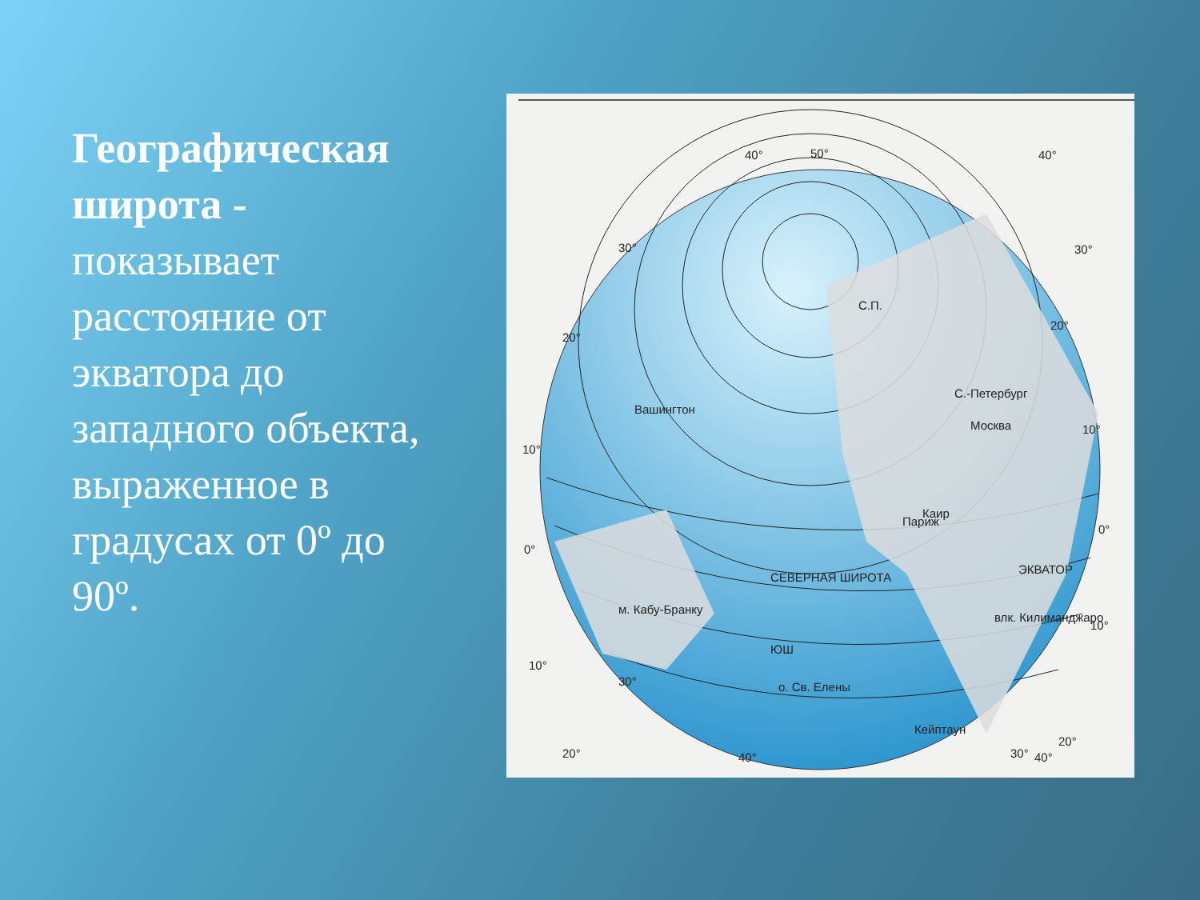Географическая широта - показывает расстояние от экватора до западного объекта, выраженное в градусах от 0º до 90º.
40°
50°
40°
С.П.
Каир
Париж
о. Св. Елены
Кейптаун
40°
40°
влк. Килиманджаро
ЭКВАТОР
м. Кабу-Бранку
Вашингтон
СЕВЕРНАЯ ШИРОТА
ЮШ
С.-Петербург
Москва
10°
0°
10°
20°
30°
20°
30°
30°
20°
10°
0°
10°
20°
30°